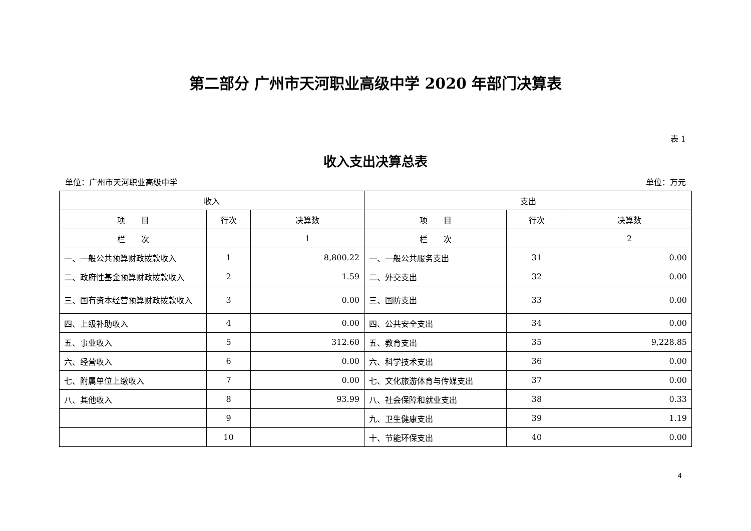第二部分 广州市天河职业高级中学 2020 年部门决算表
表 1
收入支出决算总表
单位：广州市天河职业高级中学 单位：万元
| 收入 | | | 支出 | | |
| --- | --- | --- | --- | --- | --- |
| 项 目 | 行次 | 决算数 | 项 目 | 行次 | 决算数 |
| 栏 次 | | 1 | 栏 次 | | 2 |
| 一、一般公共预算财政拨款收入 | 1 | 8,800.22 | 一、一般公共服务支出 | 31 | 0.00 |
| 二、政府性基金预算财政拨款收入 | 2 | 1.59 | 二、外交支出 | 32 | 0.00 |
| 三、国有资本经营预算财政拨款收入 | 3 | 0.00 | 三、国防支出 | 33 | 0.00 |
| 四、上级补助收入 | 4 | 0.00 | 四、公共安全支出 | 34 | 0.00 |
| 五、事业收入 | 5 | 312.60 | 五、教育支出 | 35 | 9,228.85 |
| 六、经营收入 | 6 | 0.00 | 六、科学技术支出 | 36 | 0.00 |
| 七、附属单位上缴收入 | 7 | 0.00 | 七、文化旅游体育与传媒支出 | 37 | 0.00 |
| 八、其他收入 | 8 | 93.99 | 八、社会保障和就业支出 | 38 | 0.33 |
| | 9 | | 九、卫生健康支出 | 39 | 1.19 |
| | 10 | | 十、节能环保支出 | 40 | 0.00 |
4